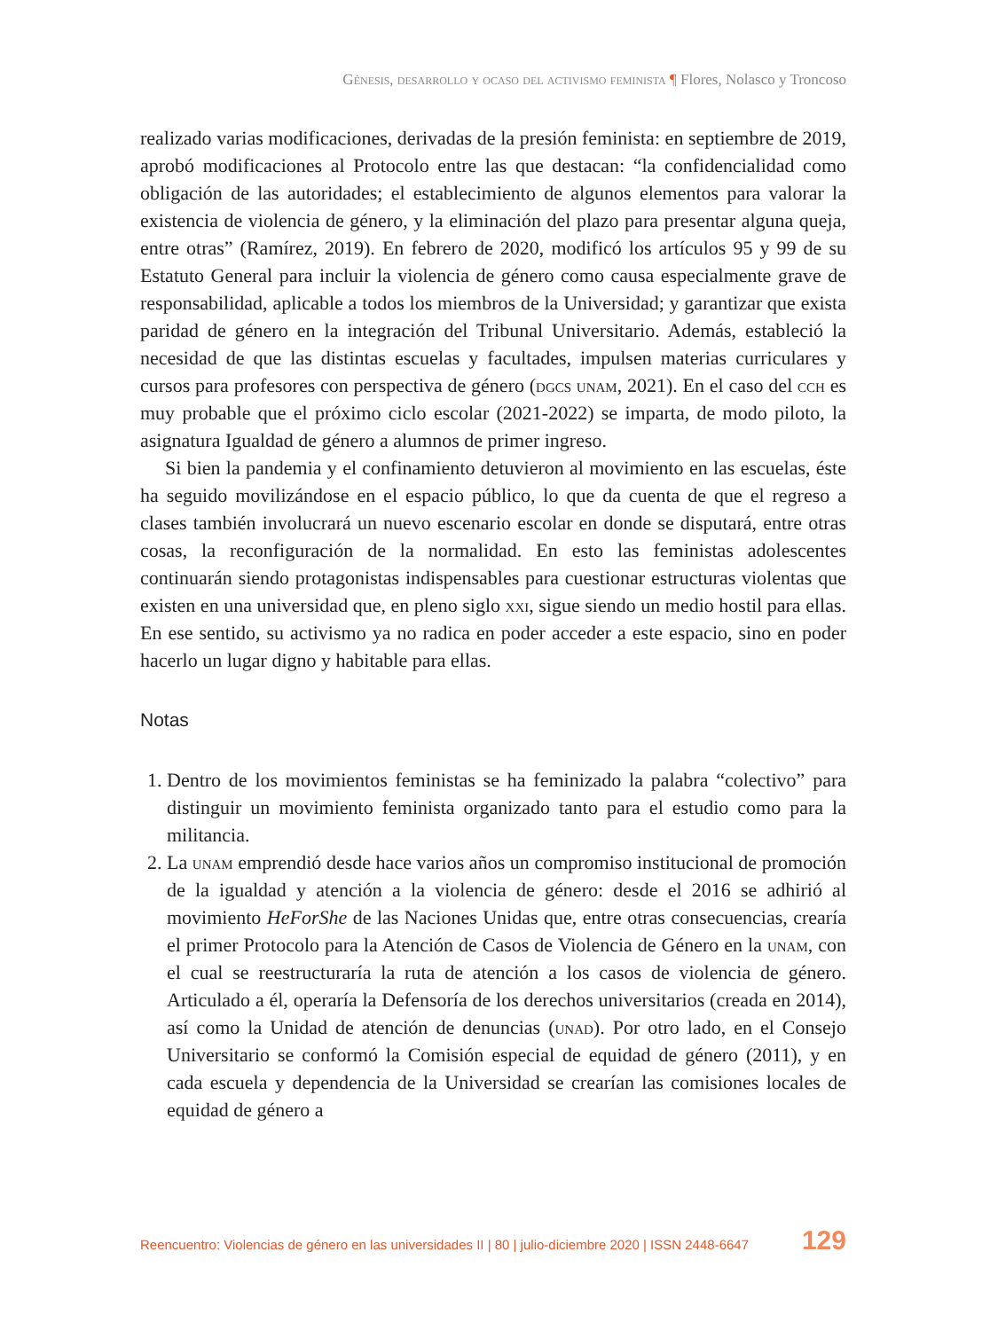Génesis, desarrollo y ocaso del activismo feminista ¶ Flores, Nolasco y Troncoso
realizado varias modificaciones, derivadas de la presión feminista: en septiembre de 2019, aprobó modificaciones al Protocolo entre las que destacan: “la confidencialidad como obligación de las autoridades; el establecimiento de algunos elementos para valorar la existencia de violencia de género, y la eliminación del plazo para presentar alguna queja, entre otras” (Ramírez, 2019). En febrero de 2020, modificó los artículos 95 y 99 de su Estatuto General para incluir la violencia de género como causa especialmente grave de responsabilidad, aplicable a todos los miembros de la Universidad; y garantizar que exista paridad de género en la integración del Tribunal Universitario. Además, estableció la necesidad de que las distintas escuelas y facultades, impulsen materias curriculares y cursos para profesores con perspectiva de género (dgcs unam, 2021). En el caso del cch es muy probable que el próximo ciclo escolar (2021-2022) se imparta, de modo piloto, la asignatura Igualdad de género a alumnos de primer ingreso.
Si bien la pandemia y el confinamiento detuvieron al movimiento en las escuelas, éste ha seguido movilizándose en el espacio público, lo que da cuenta de que el regreso a clases también involucrará un nuevo escenario escolar en donde se disputará, entre otras cosas, la reconfiguración de la normalidad. En esto las feministas adolescentes continuarán siendo protagonistas indispensables para cuestionar estructuras violentas que existen en una universidad que, en pleno siglo xxi, sigue siendo un medio hostil para ellas. En ese sentido, su activismo ya no radica en poder acceder a este espacio, sino en poder hacerlo un lugar digno y habitable para ellas.
Notas
1. Dentro de los movimientos feministas se ha feminizado la palabra “colectivo” para distinguir un movimiento feminista organizado tanto para el estudio como para la militancia.
2. La unam emprendió desde hace varios años un compromiso institucional de promoción de la igualdad y atención a la violencia de género: desde el 2016 se adhirió al movimiento HeForShe de las Naciones Unidas que, entre otras consecuencias, crearía el primer Protocolo para la Atención de Casos de Violencia de Género en la unam, con el cual se reestructuraría la ruta de atención a los casos de violencia de género. Articulado a él, operaría la Defensoría de los derechos universitarios (creada en 2014), así como la Unidad de atención de denuncias (unad). Por otro lado, en el Consejo Universitario se conformó la Comisión especial de equidad de género (2011), y en cada escuela y dependencia de la Universidad se crearían las comisiones locales de equidad de género a
Reencuentro: Violencias de género en las universidades II | 80 | julio-diciembre 2020 | ISSN 2448-6647 129